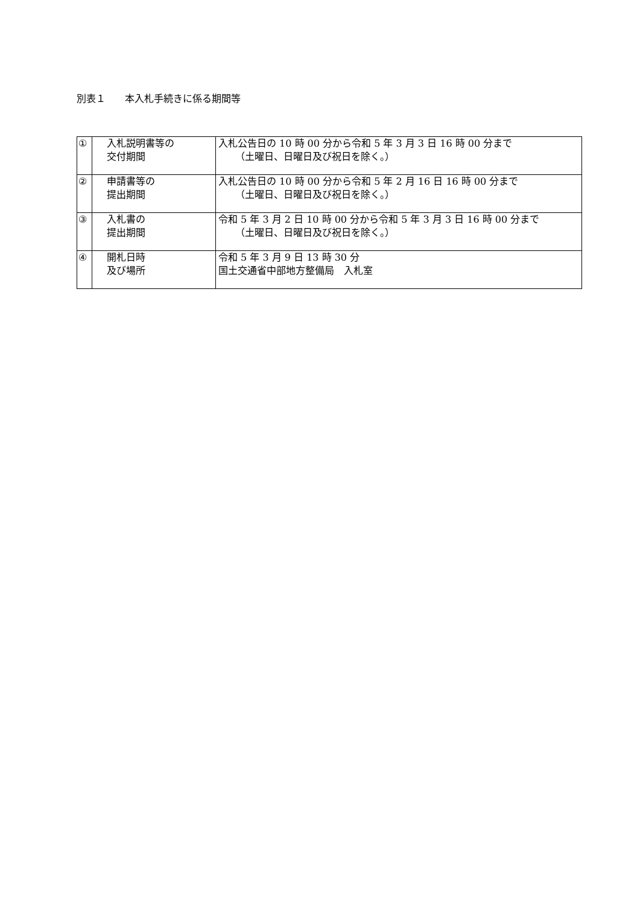別表１　　本入札手続きに係る期間等
| ① | 入札説明書等の 交付期間 | 入札公告日の 10 時 00 分から令和 5 年 3 月 3 日 16 時 00 分まで （土曜日、日曜日及び祝日を除く。） |
| ② | 申請書等の 提出期間 | 入札公告日の 10 時 00 分から令和 5 年 2 月 16 日 16 時 00 分まで （土曜日、日曜日及び祝日を除く。） |
| ③ | 入札書の 提出期間 | 令和 5 年 3 月 2 日 10 時 00 分から令和 5 年 3 月 3 日 16 時 00 分まで （土曜日、日曜日及び祝日を除く。） |
| ④ | 開札日時 及び場所 | 令和 5 年 3 月 9 日 13 時 30 分 国土交通省中部地方整備局 入札室 |